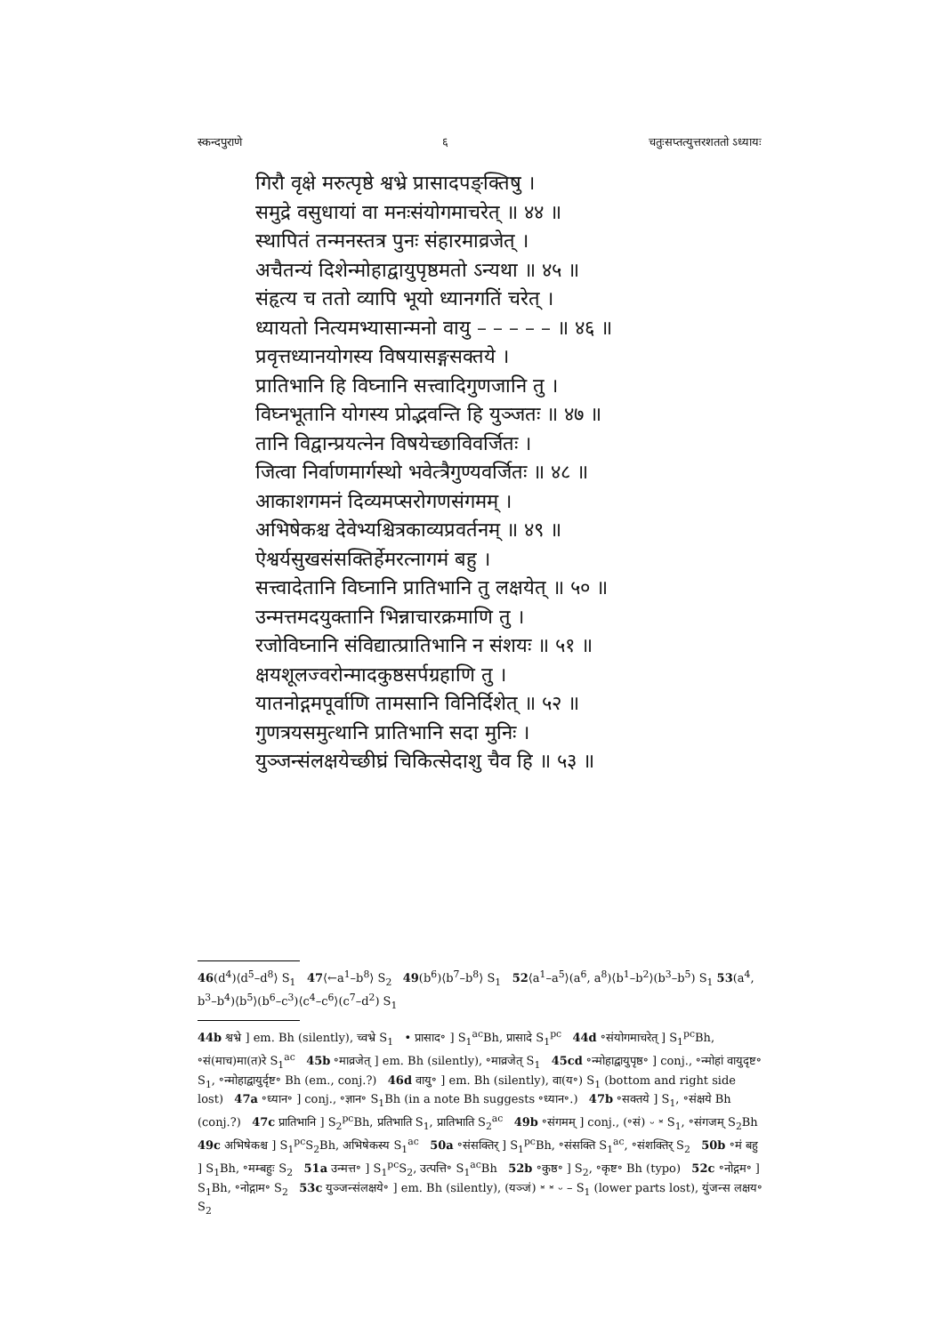स्कन्दपुराणे ६ चतुःसप्तत्युत्तरशततो ऽध्यायः
गिरौ वृक्षे मरुत्पृष्ठे श्वभ्रे प्रासादपङ्क्तिषु ।
समुद्रे वसुधायां वा मनःसंयोगमाचरेत् ॥ ४४ ॥
स्थापितं तन्मनस्तत्र पुनः संहारमाव्रजेत् ।
अचैतन्यं दिशेन्मोहाद्वायुपृष्ठमतो ऽन्यथा ॥ ४५ ॥
संहृत्य च ततो व्यापि भूयो ध्यानगतिं चरेत् ।
ध्यायतो नित्यमभ्यासान्मनो वायु – – – – – ॥ ४६ ॥
प्रवृत्तध्यानयोगस्य विषयासङ्गसक्तये ।
प्रातिभानि हि विघ्नानि सत्त्वादिगुणजानि तु ।
विघ्नभूतानि योगस्य प्रोद्भवन्ति हि युञ्जतः ॥ ४७ ॥
तानि विद्वान्प्रयत्नेन विषयेच्छाविवर्जितः ।
जित्वा निर्वाणमार्गस्थो भवेत्त्रैगुण्यवर्जितः ॥ ४८ ॥
आकाशगमनं दिव्यमप्सरोगणसंगमम् ।
अभिषेकश्च देवेभ्यश्चित्रकाव्यप्रवर्तनम् ॥ ४९ ॥
ऐश्वर्यसुखसंसक्तिर्हेमरत्नागमं बहु ।
सत्त्वादेतानि विघ्नानि प्रातिभानि तु लक्षयेत् ॥ ५० ॥
उन्मत्तमदयुक्तानि भिन्नाचारक्रमाणि तु ।
रजोविघ्नानि संविद्यात्प्रातिभानि न संशयः ॥ ५१ ॥
क्षयशूलज्वरोन्मादकुष्ठसर्पग्रहाणि तु ।
यातनोद्गमपूर्वाणि तामसानि विनिर्दिशेत् ॥ ५२ ॥
गुणत्रयसमुत्थानि प्रातिभानि सदा मुनिः ।
युञ्जन्संलक्षयेच्छीघ्रं चिकित्सेदाशु चैव हि ॥ ५३ ॥
46(d<sup>4</sup>)⟨d<sup>5</sup>–d<sup>8</sup>⟩ S<sub>1</sub> 47⟨←a<sup>1</sup>–b<sup>8</sup>⟩ S<sub>2</sub> 49(b<sup>6</sup>)⟨b<sup>7</sup>–b<sup>8</sup>⟩ S<sub>1</sub> 52⟨a<sup>1</sup>–a<sup>5</sup>⟩(a<sup>6</sup>, a<sup>8</sup>)⟨b<sup>1</sup>–b<sup>2</sup>⟩(b<sup>3</sup>–b<sup>5</sup>) S<sub>1</sub> 53(a<sup>4</sup>, b<sup>3</sup>–b<sup>4</sup>)⟨b<sup>5</sup>⟩(b<sup>6</sup>–c<sup>3</sup>)⟨c<sup>4</sup>–c<sup>6</sup>⟩(c<sup>7</sup>–d<sup>2</sup>) S<sub>1</sub>
44b श्वभ्रे ] em. Bh (silently), च्वभ्रे S<sub>1</sub> • प्रासाद॰ ] S<sub>1</sub><sup>ac</sup>Bh, प्रासादे S<sub>1</sub><sup>pc</sup> 44d ॰संयोगमाचरेत् ] S<sub>1</sub><sup>pc</sup>Bh, ॰सं(माच)मा(त)रे S<sub>1</sub><sup>ac</sup> 45b ॰माव्रजेत् ] em. Bh (silently), ॰माव्रजेत् S<sub>1</sub> 45cd ॰न्मोहाद्वायुपृष्ठ॰ ] conj., ॰न्मोहां वायुदृष्ट॰ S<sub>1</sub>, ॰न्मोहाद्वायुर्दृष्ट॰ Bh (em., conj.?) 46d वायु॰ ] em. Bh (silently), वा(य॰) S<sub>1</sub> (bottom and right side lost) 47a ॰ध्यान॰ ] conj., ॰ज्ञान॰ S<sub>1</sub>Bh (in a note Bh suggests ॰ध्यान॰.) 47b ॰सक्तये ] S<sub>1</sub>, ॰संक्षये Bh (conj.?) 47c प्रातिभानि ] S<sub>2</sub><sup>pc</sup>Bh, प्रतिभाति S<sub>1</sub>, प्रातिभाति S<sub>2</sub><sup>ac</sup> 49b ॰संगमम् ] conj., (॰सं) ⏑ ⏓ S<sub>1</sub>, ॰संगजम् S<sub>2</sub>Bh 49c अभिषेकश्च ] S<sub>1</sub><sup>pc</sup>S<sub>2</sub>Bh, अभिषेकस्य S<sub>1</sub><sup>ac</sup> 50a ॰संसक्तिर् ] S<sub>1</sub><sup>pc</sup>Bh, ॰संसक्ति S<sub>1</sub><sup>ac</sup>, ॰संशक्तिर् S<sub>2</sub> 50b ॰मं बहु ] S<sub>1</sub>Bh, ॰मम्बहुः S<sub>2</sub> 51a उन्मत्त॰ ] S<sub>1</sub><sup>pc</sup>S<sub>2</sub>, उत्पत्ति॰ S<sub>1</sub><sup>ac</sup>Bh 52b ॰कुष्ठ॰ ] S<sub>2</sub>, ॰कृष्ट॰ Bh (typo) 52c ॰नोद्गम॰ ] S<sub>1</sub>Bh, ॰नोद्गाम॰ S<sub>2</sub> 53c युञ्जन्संलक्षये॰ ] em. Bh (silently), (यञ्जं) ⏓ ⏓ ⏑ – S<sub>1</sub> (lower parts lost), युंजन्स लक्षय॰ S<sub>2</sub>